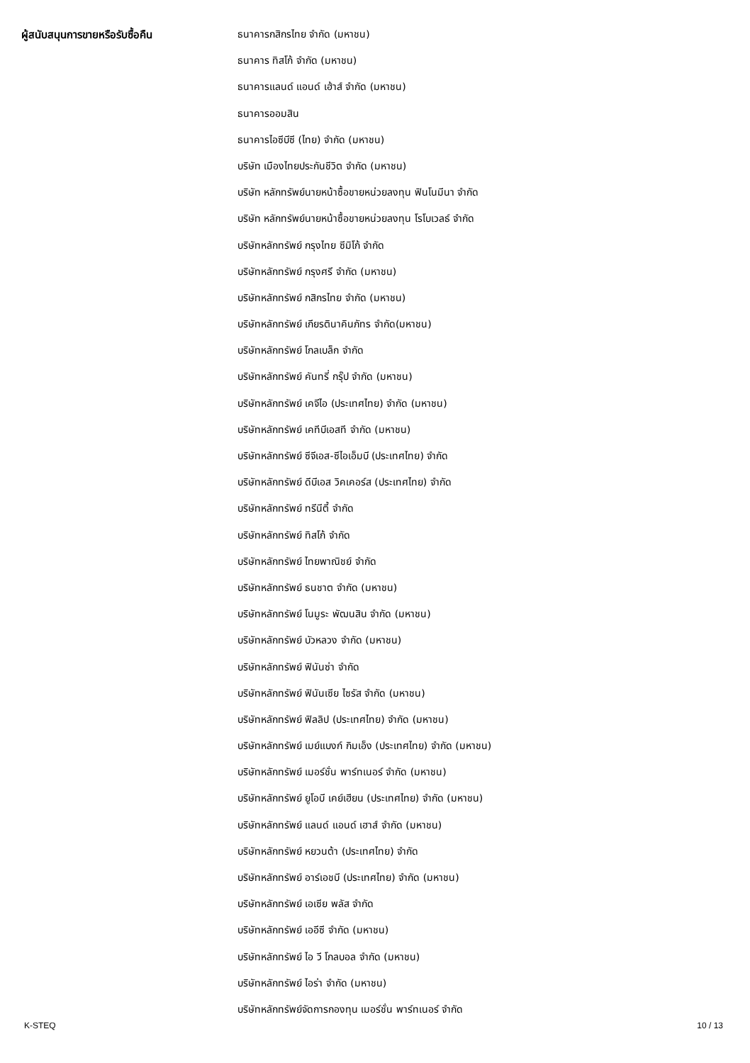| ผู้สนับสนุนการขายหรือรับซื้อคืน | ธนาคารกสิกรไทย จำกัด (มหาชน) |
| | ธนาคาร ทิสโก้ จำกัด (มหาชน) |
| | ธนาคารแลนด์ แอนด์ เฮ้าส์ จำกัด (มหาชน) |
| | ธนาคารออมสิน |
| | ธนาคารไอซีบีซี (ไทย) จำกัด (มหาชน) |
| | บริษัท เมืองไทยประกันชีวิต จำกัด (มหาชน) |
| | บริษัท หลักทรัพย์นายหน้าซื้อขายหน่วยลงทุน ฟินโนมีนา จำกัด |
| | บริษัท หลักทรัพย์นายหน้าซื้อขายหน่วยลงทุน โรโบเวลธ์ จำกัด |
| | บริษัทหลักทรัพย์ กรุงไทย ซีมิโก้ จำกัด |
| | บริษัทหลักทรัพย์ กรุงศรี จำกัด (มหาชน) |
| | บริษัทหลักทรัพย์ กสิกรไทย จำกัด (มหาชน) |
| | บริษัทหลักทรัพย์ เกียรตินาคินภัทร จำกัด(มหาชน) |
| | บริษัทหลักทรัพย์ โกลเบล็ก จำกัด |
| | บริษัทหลักทรัพย์ คันทรี่ กรุ๊ป จำกัด (มหาชน) |
| | บริษัทหลักทรัพย์ เคจีไอ (ประเทศไทย) จำกัด (มหาชน) |
| | บริษัทหลักทรัพย์ เคทีบีเอสที จำกัด (มหาชน) |
| | บริษัทหลักทรัพย์ ซีจีเอส-ซีไอเอ็มบี (ประเทศไทย) จำกัด |
| | บริษัทหลักทรัพย์ ดีบีเอส วิคเคอร์ส (ประเทศไทย) จำกัด |
| | บริษัทหลักทรัพย์ ทรีนีตี้ จำกัด |
| | บริษัทหลักทรัพย์ ทิสโก้ จำกัด |
| | บริษัทหลักทรัพย์ ไทยพาณิชย์ จำกัด |
| | บริษัทหลักทรัพย์ ธนชาต จำกัด (มหาชน) |
| | บริษัทหลักทรัพย์ โนมูระ พัฒนสิน จำกัด (มหาชน) |
| | บริษัทหลักทรัพย์ บัวหลวง จำกัด (มหาชน) |
| | บริษัทหลักทรัพย์ ฟินันซ่า จำกัด |
| | บริษัทหลักทรัพย์ ฟินันเซีย ไซรัส จำกัด (มหาชน) |
| | บริษัทหลักทรัพย์ ฟิลลิป (ประเทศไทย) จำกัด (มหาชน) |
| | บริษัทหลักทรัพย์ เมย์แบงก์ กิมเอ็ง (ประเทศไทย) จำกัด (มหาชน) |
| | บริษัทหลักทรัพย์ เมอร์ชั่น พาร์ทเนอร์ จำกัด (มหาชน) |
| | บริษัทหลักทรัพย์ ยูโอบี เคย์เฮียน (ประเทศไทย) จำกัด (มหาชน) |
| | บริษัทหลักทรัพย์ แลนด์ แอนด์ เฮาส์ จำกัด (มหาชน) |
| | บริษัทหลักทรัพย์ หยวนต้า (ประเทศไทย) จำกัด |
| | บริษัทหลักทรัพย์ อาร์เอชบี (ประเทศไทย) จำกัด (มหาชน) |
| | บริษัทหลักทรัพย์ เอเซีย พลัส จำกัด |
| | บริษัทหลักทรัพย์ เออีซี จำกัด (มหาชน) |
| | บริษัทหลักทรัพย์ ไอ วี โกลบอล จำกัด (มหาชน) |
| | บริษัทหลักทรัพย์ ไอร่า จำกัด (มหาชน) |
| | บริษัทหลักทรัพย์จัดการกองทุน เมอร์ชั่น พาร์ทเนอร์ จำกัด |
K-STEQ 10 / 13